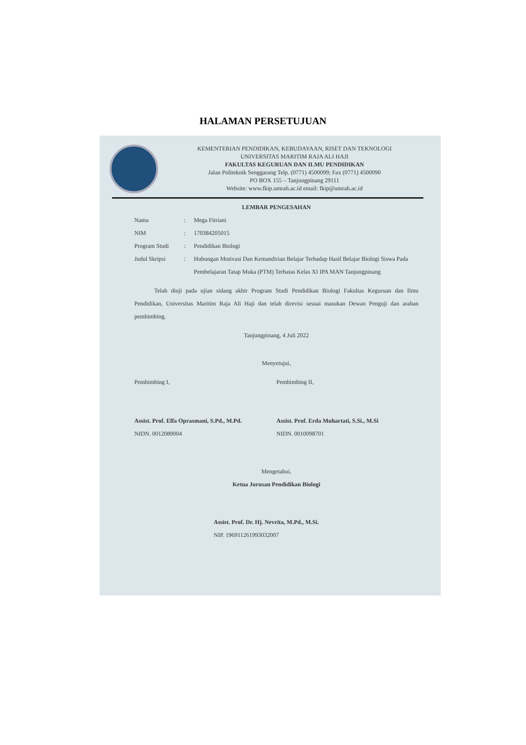HALAMAN PERSETUJUAN
KEMENTERIAN PENDIDIKAN, KEBUDAYAAN, RISET DAN TEKNOLOGI
UNIVERSITAS MARITIM RAJA ALI HAJI
FAKULTAS KEGURUAN DAN ILMU PENDIDIKAN
Jalan Politeknik Senggarang Telp. (0771) 4500099; Fax (0771) 4500090
PO BOX 155 – Tanjungpinang 29111
Website: www.fkip.umrah.ac.id email: fkip@umrah.ac.id
LEMBAR PENGESAHAN
Nama: Mega Fitriani
NIM: 170384205015
Program Studi: Pendidikan Biologi
Judul Skripsi: Hubungan Motivasi Dan Kemandirian Belajar Terhadap Hasil Belajar Biologi Siswa Pada Pembelajaran Tatap Muka (PTM) Terbatas Kelas XI IPA MAN Tanjungpinang
Telah diuji pada ujian sidang akhir Program Studi Pendidikan Biologi Fakultas Keguruan dan Ilmu Pendidikan, Universitas Maritim Raja Ali Haji dan telah direvisi sesuai masukan Dewan Penguji dan arahan pembimbing.
Tanjungpinang, 4 Juli 2022
Menyetujui,
Pembimbing I,
Assist. Prof. Elfa Oprasmani, S.Pd., M.Pd.
NIDN. 0012089004
Pembimbing II,
Assist. Prof. Erda Muhartati, S.Si., M.Si
NIDN. 0010098701
Mengetahui,
Ketua Jurusan Pendidikan Biologi
Assist. Prof. Dr. Hj. Nevrita, M.Pd., M.Si.
NIP. 196911261993032007